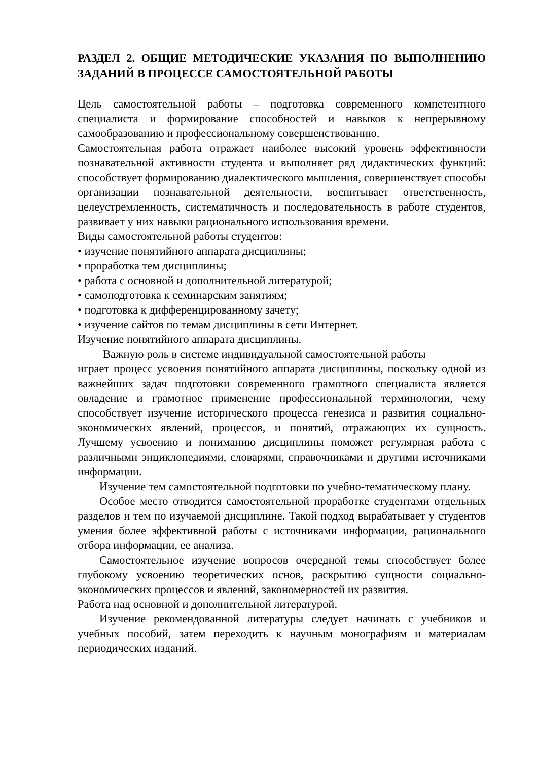РАЗДЕЛ 2. ОБЩИЕ МЕТОДИЧЕСКИЕ УКАЗАНИЯ ПО ВЫПОЛНЕНИЮ ЗАДАНИЙ В ПРОЦЕССЕ САМОСТОЯТЕЛЬНОЙ РАБОТЫ
Цель самостоятельной работы – подготовка современного компетентного специалиста и формирование способностей и навыков к непрерывному самообразованию и профессиональному совершенствованию.
Самостоятельная работа отражает наиболее высокий уровень эффективности познавательной активности студента и выполняет ряд дидактических функций: способствует формированию диалектического мышления, совершенствует способы организации познавательной деятельности, воспитывает ответственность, целеустремленность, систематичность и последовательность в работе студентов, развивает у них навыки рационального использования времени.
Виды самостоятельной работы студентов:
• изучение понятийного аппарата дисциплины;
• проработка тем дисциплины;
• работа с основной и дополнительной литературой;
• самоподготовка к семинарским занятиям;
• подготовка к дифференцированному зачету;
• изучение сайтов по темам дисциплины в сети Интернет.
Изучение понятийного аппарата дисциплины.
Важную роль в системе индивидуальной самостоятельной работы
играет процесс усвоения понятийного аппарата дисциплины, поскольку одной из важнейших задач подготовки современного грамотного специалиста является овладение и грамотное применение профессиональной терминологии, чему способствует изучение исторического процесса генезиса и развития социально- экономических явлений, процессов, и понятий, отражающих их сущность. Лучшему усвоению и пониманию дисциплины поможет регулярная работа с различными энциклопедиями, словарями, справочниками и другими источниками информации.
Изучение тем самостоятельной подготовки по учебно-тематическому плану.
Особое место отводится самостоятельной проработке студентами отдельных разделов и тем по изучаемой дисциплине. Такой подход вырабатывает у студентов умения более эффективной работы с источниками информации, рационального отбора информации, ее анализа.
Самостоятельное изучение вопросов очередной темы способствует более глубокому усвоению теоретических основ, раскрытию сущности социально-экономических процессов и явлений, закономерностей их развития.
Работа над основной и дополнительной литературой.
Изучение рекомендованной литературы следует начинать с учебников и учебных пособий, затем переходить к научным монографиям и материалам периодических изданий.